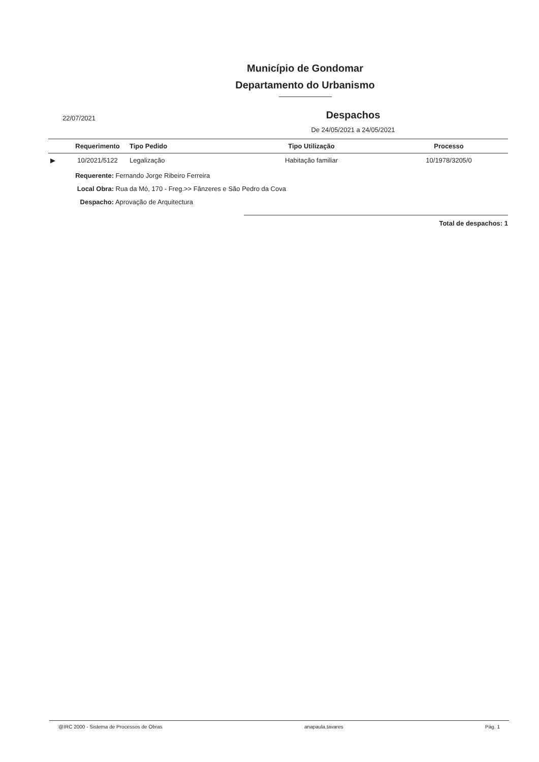Município de Gondomar
Departamento do Urbanismo
22/07/2021
Despachos
De 24/05/2021 a 24/05/2021
| | Requerimento | Tipo Pedido | Tipo Utilização | Processo |
| --- | --- | --- | --- | --- |
| ▶ | 10/2021/5122 | Legalização | Habitação familiar | 10/1978/3205/0 |
Requerente: Fernando Jorge Ribeiro Ferreira
Local Obra: Rua da Mó, 170 - Freg.>> Fânzeres e São Pedro da Cova
Despacho: Aprovação de Arquitectura
Total de despachos: 1
@IRC 2000 - Sistema de Processos de Obras anapaula.tavares Pág. 1